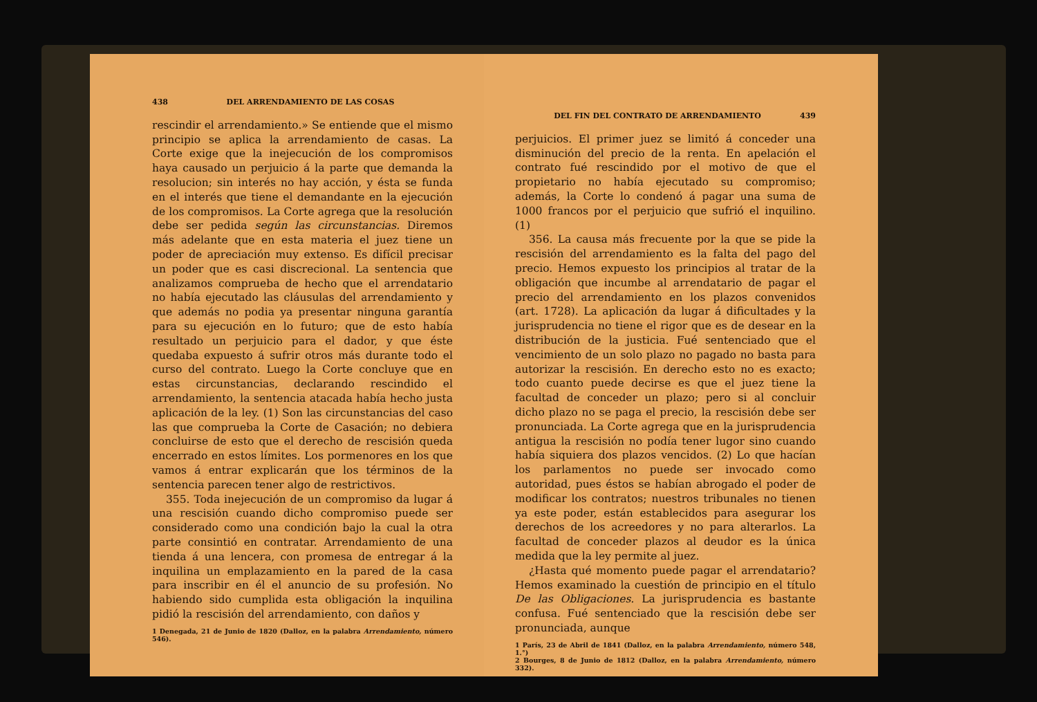438 DEL ARRENDAMIENTO DE LAS COSAS
rescindir el arrendamiento.» Se entiende que el mismo principio se aplica la arrendamiento de casas. La Corte exige que la inejecución de los compromisos haya causado un perjuicio á la parte que demanda la resolucion; sin interés no hay acción, y ésta se funda en el interés que tiene el demandante en la ejecución de los compromisos. La Corte agrega que la resolución debe ser pedida según las circunstancias. Diremos más adelante que en esta materia el juez tiene un poder de apreciación muy extenso. Es difícil precisar un poder que es casi discrecional. La sentencia que analizamos comprueba de hecho que el arrendatario no había ejecutado las cláusulas del arrendamiento y que además no podia ya presentar ninguna garantía para su ejecución en lo futuro; que de esto había resultado un perjuicio para el dador, y que éste quedaba expuesto á sufrir otros más durante todo el curso del contrato. Luego la Corte concluye que en estas circunstancias, declarando rescindido el arrendamiento, la sentencia atacada había hecho justa aplicación de la ley. (1) Son las circunstancias del caso las que comprueba la Corte de Casación; no debiera concluirse de esto que el derecho de rescisión queda encerrado en estos límites. Los pormenores en los que vamos á entrar explicarán que los términos de la sentencia parecen tener algo de restrictivos.
355. Toda inejecución de un compromiso da lugar á una rescisión cuando dicho compromiso puede ser considerado como una condición bajo la cual la otra parte consintió en contratar. Arrendamiento de una tienda á una lencera, con promesa de entregar á la inquilina un emplazamiento en la pared de la casa para inscribir en él el anuncio de su profesión. No habiendo sido cumplida esta obligación la inquilina pidió la rescisión del arrendamiento, con daños y
1 Denegada, 21 de Junio de 1820 (Dalloz, en la palabra Arrendamiento, número 546).
DEL FIN DEL CONTRATO DE ARRENDAMIENTO 439
perjuicios. El primer juez se limitó á conceder una disminución del precio de la renta. En apelación el contrato fué rescindido por el motivo de que el propietario no había ejecutado su compromiso; además, la Corte lo condenó á pagar una suma de 1000 francos por el perjuicio que sufrió el inquilino. (1)
356. La causa más frecuente por la que se pide la rescisión del arrendamiento es la falta del pago del precio. Hemos expuesto los principios al tratar de la obligación que incumbe al arrendatario de pagar el precio del arrendamiento en los plazos convenidos (art. 1728). La aplicación da lugar á dificultades y la jurisprudencia no tiene el rigor que es de desear en la distribución de la justicia. Fué sentenciado que el vencimiento de un solo plazo no pagado no basta para autorizar la rescisión. En derecho esto no es exacto; todo cuanto puede decirse es que el juez tiene la facultad de conceder un plazo; pero si al concluir dicho plazo no se paga el precio, la rescisión debe ser pronunciada. La Corte agrega que en la jurisprudencia antigua la rescisión no podía tener lugor sino cuando había siquiera dos plazos vencidos. (2) Lo que hacían los parlamentos no puede ser invocado como autoridad, pues éstos se habían abrogado el poder de modificar los contratos; nuestros tribunales no tienen ya este poder, están establecidos para asegurar los derechos de los acreedores y no para alterarlos. La facultad de conceder plazos al deudor es la única medida que la ley permite al juez.
¿Hasta qué momento puede pagar el arrendatario? Hemos examinado la cuestión de principio en el título De las Obligaciones. La jurisprudencia es bastante confusa. Fué sentenciado que la rescisión debe ser pronunciada, aunque
1 París, 23 de Abril de 1841 (Dalloz, en la palabra Arrendamiento, número 548, 1.°)
2 Bourges, 8 de Junio de 1812 (Dalloz, en la palabra Arrendamiento, número 332).